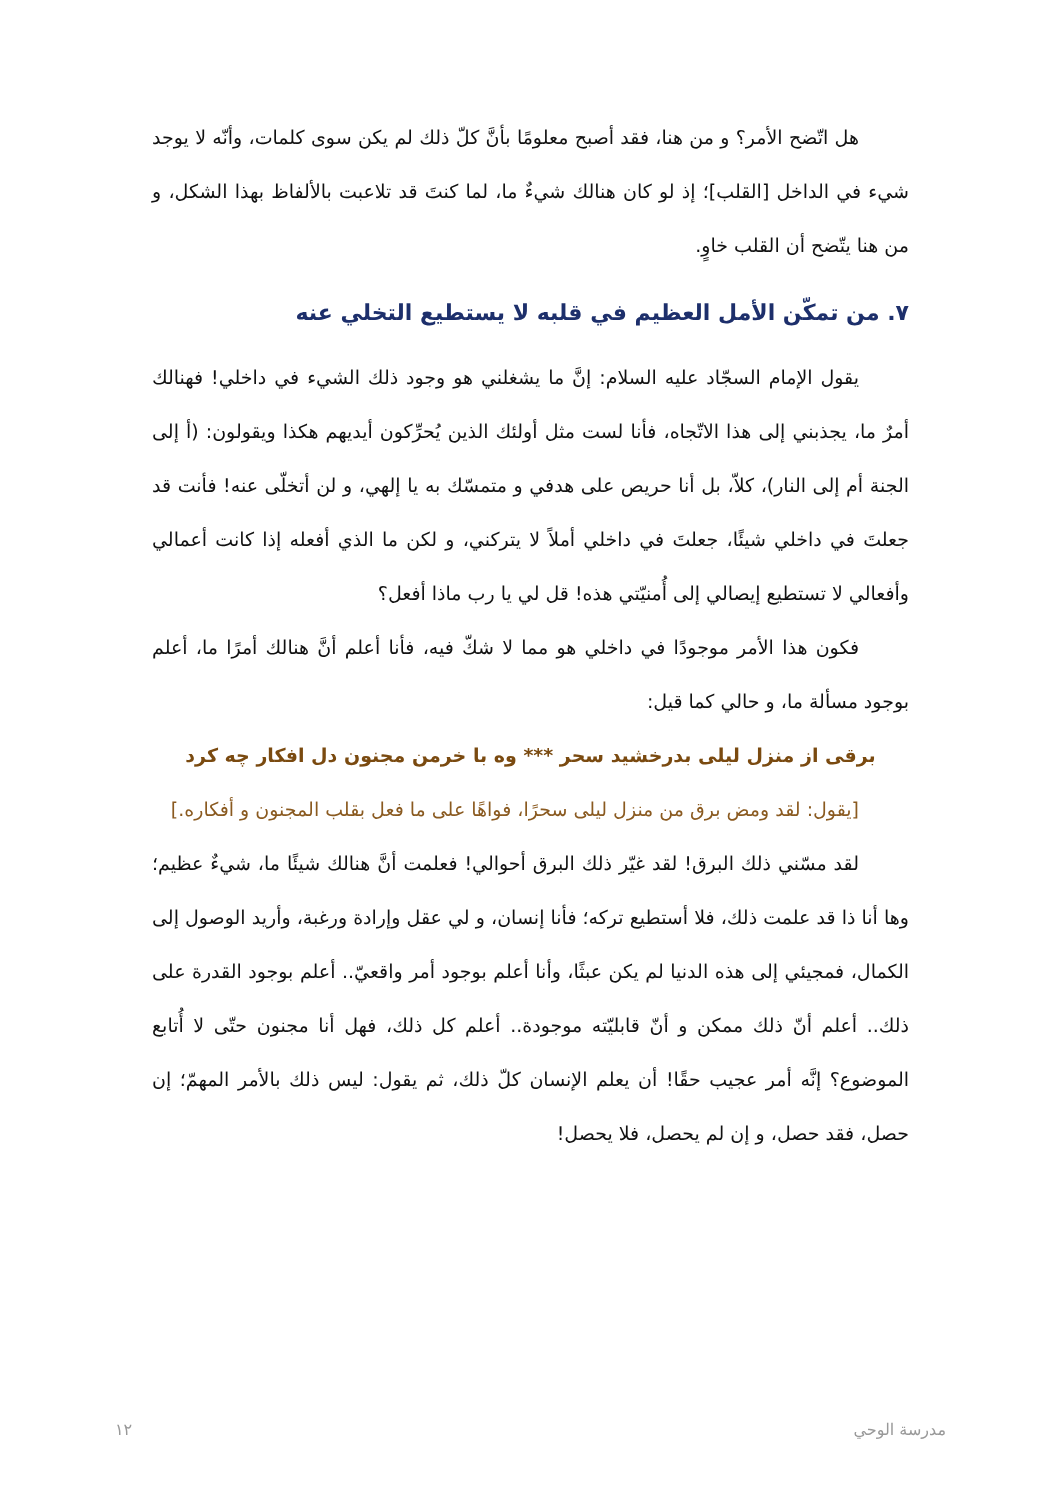هل اتّضح الأمر؟ و من هنا، فقد أصبح معلومًا بأنَّ كلّ ذلك لم يكن سوى كلمات، وأنّه لا يوجد شيء في الداخل [القلب]؛ إذ لو كان هنالك شيءٌ ما، لما كنتَ قد تلاعبت بالألفاظ بهذا الشكل، و من هنا يتّضح أن القلب خاوٍ.
٧. من تمكّن الأمل العظيم في قلبه لا يستطيع التخلي عنه
يقول الإمام السجّاد عليه السلام: إنَّ ما يشغلني هو وجود ذلك الشيء في داخلي! فهنالك أمرٌ ما، يجذبني إلى هذا الاتّجاه، فأنا لست مثل أولئك الذين يُحرِّكون أيديهم هكذا ويقولون: (أ إلى الجنة أم إلى النار)، كلاّ، بل أنا حريص على هدفي و متمسّك به يا إلهي، و لن أتخلّى عنه! فأنت قد جعلتَ في داخلي شيئًا، جعلتَ في داخلي أملاً لا يتركني، و لكن ما الذي أفعله إذا كانت أعمالي وأفعالي لا تستطيع إيصالي إلى أُمنيّتي هذه! قل لي يا رب ماذا أفعل؟
فكون هذا الأمر موجودًا في داخلي هو مما لا شكّ فيه، فأنا أعلم أنَّ هنالك أمرًا ما، أعلم بوجود مسألة ما، و حالي كما قيل:
برقی از منزل لیلی بدرخشید سحر *** وه با خرمن مجنون دل افکار چه کرد
[يقول: لقد ومض برق من منزل ليلى سحرًا، فواهًا على ما فعل بقلب المجنون و أفكاره.]
لقد مسّني ذلك البرق! لقد غيّر ذلك البرق أحوالي! فعلمت أنَّ هنالك شيئًا ما، شيءٌ عظيم؛ وها أنا ذا قد علمت ذلك، فلا أستطيع تركه؛ فأنا إنسان، و لي عقل وإرادة ورغبة، وأريد الوصول إلى الكمال، فمجيئي إلى هذه الدنيا لم يكن عبثًا، وأنا أعلم بوجود أمر واقعيّ.. أعلم بوجود القدرة على ذلك.. أعلم أنّ ذلك ممكن و أنّ قابليّته موجودة.. أعلم كل ذلك، فهل أنا مجنون حتّى لا أُتابع الموضوع؟ إنَّه أمر عجيب حقًا! أن يعلم الإنسان كلّ ذلك، ثم يقول: ليس ذلك بالأمر المهمّ؛ إن حصل، فقد حصل، و إن لم يحصل، فلا يحصل!
١٢ مدرسة الوحي